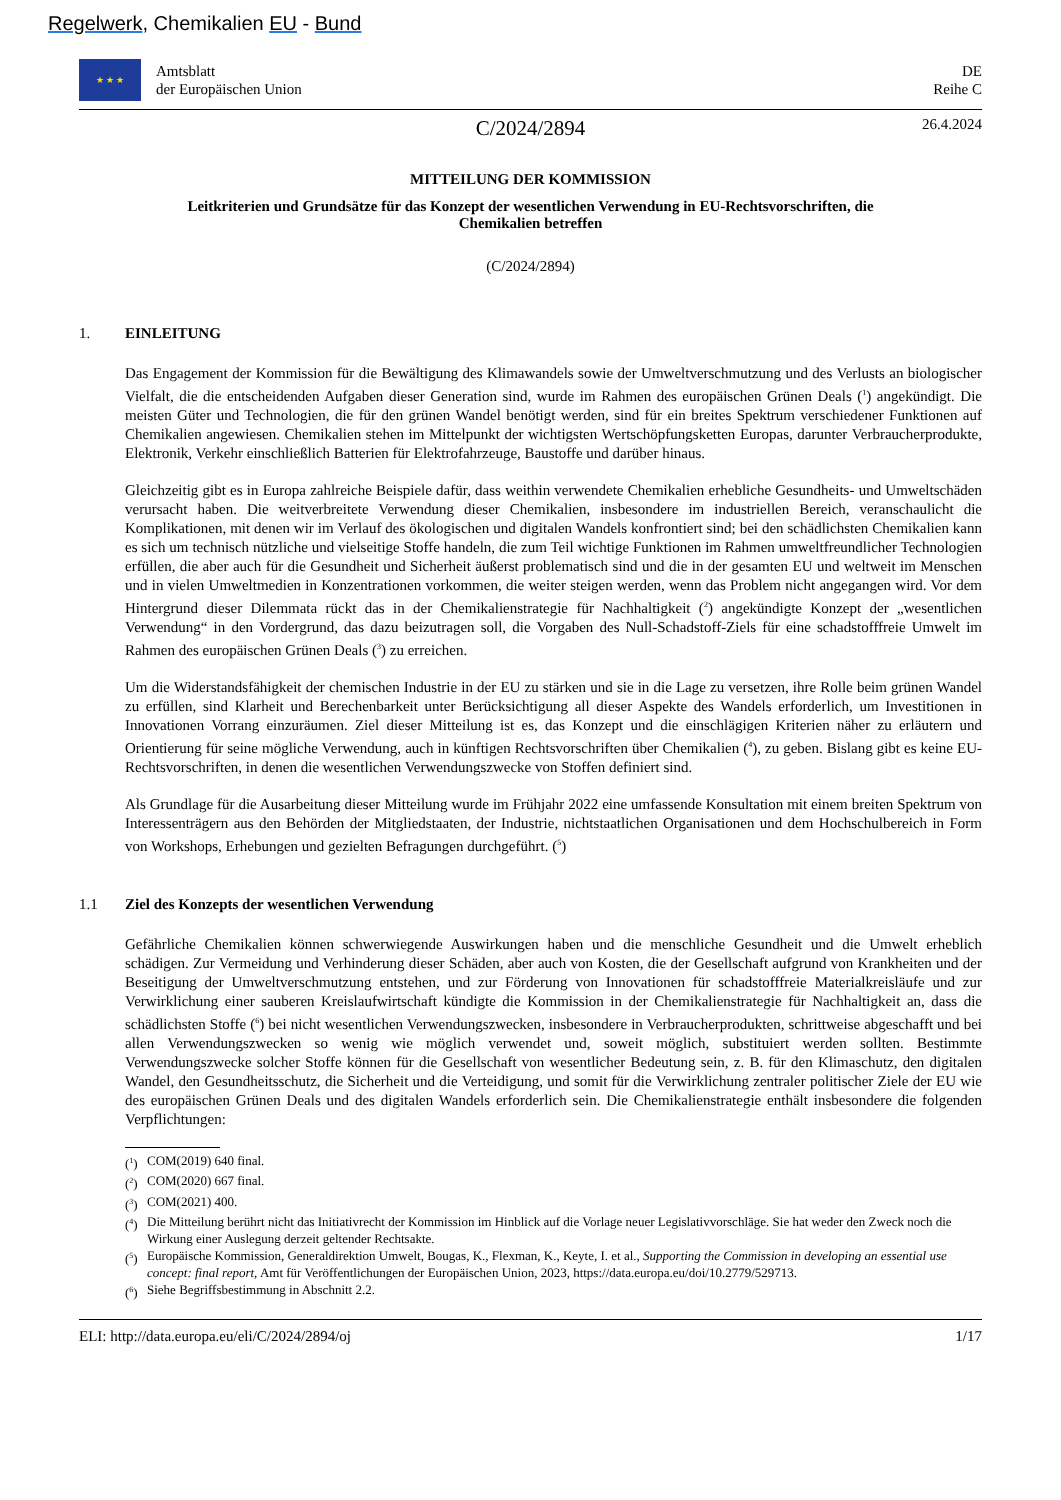Regelwerk, Chemikalien EU - Bund
★ ★ ★
Amtsblatt
der Europäischen Union
DE
Reihe C
C/2024/2894
26.4.2024
MITTEILUNG DER KOMMISSION
Leitkriterien und Grundsätze für das Konzept der wesentlichen Verwendung in EU-Rechtsvorschriften, die Chemikalien betreffen
(C/2024/2894)
1. EINLEITUNG
Das Engagement der Kommission für die Bewältigung des Klimawandels sowie der Umweltverschmutzung und des Verlusts an biologischer Vielfalt, die die entscheidenden Aufgaben dieser Generation sind, wurde im Rahmen des europäischen Grünen Deals (<sup>1</sup>) angekündigt. Die meisten Güter und Technologien, die für den grünen Wandel benötigt werden, sind für ein breites Spektrum verschiedener Funktionen auf Chemikalien angewiesen. Chemikalien stehen im Mittelpunkt der wichtigsten Wertschöpfungsketten Europas, darunter Verbraucherprodukte, Elektronik, Verkehr einschließlich Batterien für Elektrofahrzeuge, Baustoffe und darüber hinaus.
Gleichzeitig gibt es in Europa zahlreiche Beispiele dafür, dass weithin verwendete Chemikalien erhebliche Gesundheits- und Umweltschäden verursacht haben. Die weitverbreitete Verwendung dieser Chemikalien, insbesondere im industriellen Bereich, veranschaulicht die Komplikationen, mit denen wir im Verlauf des ökologischen und digitalen Wandels konfrontiert sind; bei den schädlichsten Chemikalien kann es sich um technisch nützliche und vielseitige Stoffe handeln, die zum Teil wichtige Funktionen im Rahmen umweltfreundlicher Technologien erfüllen, die aber auch für die Gesundheit und Sicherheit äußerst problematisch sind und die in der gesamten EU und weltweit im Menschen und in vielen Umweltmedien in Konzentrationen vorkommen, die weiter steigen werden, wenn das Problem nicht angegangen wird. Vor dem Hintergrund dieser Dilemmata rückt das in der Chemikalienstrategie für Nachhaltigkeit (<sup>2</sup>) angekündigte Konzept der „wesentlichen Verwendung“ in den Vordergrund, das dazu beizutragen soll, die Vorgaben des Null-Schadstoff-Ziels für eine schadstofffreie Umwelt im Rahmen des europäischen Grünen Deals (<sup>3</sup>) zu erreichen.
Um die Widerstandsfähigkeit der chemischen Industrie in der EU zu stärken und sie in die Lage zu versetzen, ihre Rolle beim grünen Wandel zu erfüllen, sind Klarheit und Berechenbarkeit unter Berücksichtigung all dieser Aspekte des Wandels erforderlich, um Investitionen in Innovationen Vorrang einzuräumen. Ziel dieser Mitteilung ist es, das Konzept und die einschlägigen Kriterien näher zu erläutern und Orientierung für seine mögliche Verwendung, auch in künftigen Rechtsvorschriften über Chemikalien (<sup>4</sup>), zu geben. Bislang gibt es keine EU-Rechtsvorschriften, in denen die wesentlichen Verwendungszwecke von Stoffen definiert sind.
Als Grundlage für die Ausarbeitung dieser Mitteilung wurde im Frühjahr 2022 eine umfassende Konsultation mit einem breiten Spektrum von Interessenträgern aus den Behörden der Mitgliedstaaten, der Industrie, nichtstaatlichen Organisationen und dem Hochschulbereich in Form von Workshops, Erhebungen und gezielten Befragungen durchgeführt. (<sup>5</sup>)
1.1 Ziel des Konzepts der wesentlichen Verwendung
Gefährliche Chemikalien können schwerwiegende Auswirkungen haben und die menschliche Gesundheit und die Umwelt erheblich schädigen. Zur Vermeidung und Verhinderung dieser Schäden, aber auch von Kosten, die der Gesellschaft aufgrund von Krankheiten und der Beseitigung der Umweltverschmutzung entstehen, und zur Förderung von Innovationen für schadstofffreie Materialkreisläufe und zur Verwirklichung einer sauberen Kreislaufwirtschaft kündigte die Kommission in der Chemikalienstrategie für Nachhaltigkeit an, dass die schädlichsten Stoffe (<sup>6</sup>) bei nicht wesentlichen Verwendungszwecken, insbesondere in Verbraucherprodukten, schrittweise abgeschafft und bei allen Verwendungszwecken so wenig wie möglich verwendet und, soweit möglich, substituiert werden sollten. Bestimmte Verwendungszwecke solcher Stoffe können für die Gesellschaft von wesentlicher Bedeutung sein, z. B. für den Klimaschutz, den digitalen Wandel, den Gesundheitsschutz, die Sicherheit und die Verteidigung, und somit für die Verwirklichung zentraler politischer Ziele der EU wie des europäischen Grünen Deals und des digitalen Wandels erforderlich sein. Die Chemikalienstrategie enthält insbesondere die folgenden Verpflichtungen:
(<sup>1</sup>) COM(2019) 640 final.
(<sup>2</sup>) COM(2020) 667 final.
(<sup>3</sup>) COM(2021) 400.
(<sup>4</sup>) Die Mitteilung berührt nicht das Initiativrecht der Kommission im Hinblick auf die Vorlage neuer Legislativvorschläge. Sie hat weder den Zweck noch die Wirkung einer Auslegung derzeit geltender Rechtsakte.
(<sup>5</sup>) Europäische Kommission, Generaldirektion Umwelt, Bougas, K., Flexman, K., Keyte, I. et al., Supporting the Commission in developing an essential use concept: final report, Amt für Veröffentlichungen der Europäischen Union, 2023, https://data.europa.eu/doi/10.2779/529713.
(<sup>6</sup>) Siehe Begriffsbestimmung in Abschnitt 2.2.
ELI: http://data.europa.eu/eli/C/2024/2894/oj 1/17